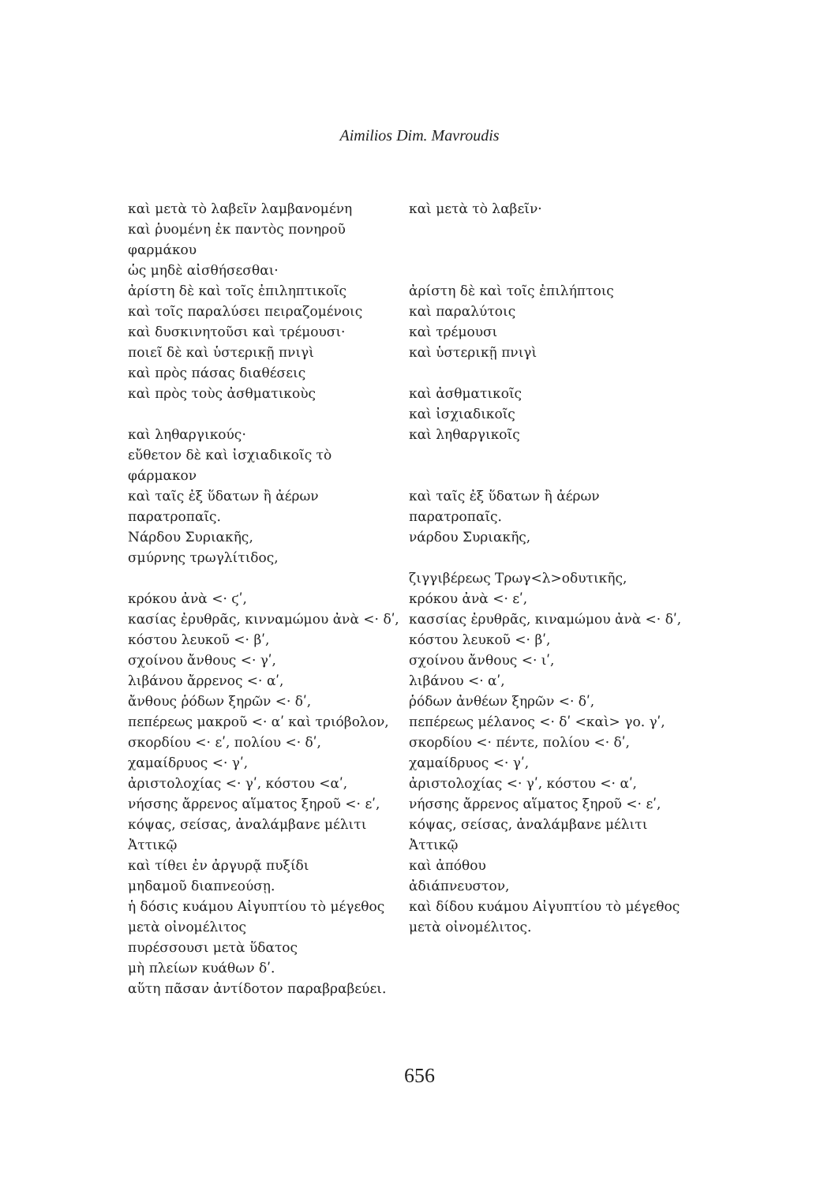Aimilios Dim. Mavroudis
| καὶ μετὰ τὸ λαβεῖν λαμβανομένη | καὶ μετὰ τὸ λαβεῖν· |
| καὶ ῥυομένη ἐκ παντὸς πονηροῦ | |
| φαρμάκου | |
| ὡς μηδὲ αἰσθήσεσθαι· | |
| ἀρίστη δὲ καὶ τοῖς ἐπιληπτικοῖς | ἀρίστη δὲ καὶ τοῖς ἐπιλήπτοις |
| καὶ τοῖς παραλύσει πειραζομένοις | καὶ παραλύτοις |
| καὶ δυσκινητοῦσι καὶ τρέμουσι· | καὶ τρέμουσι |
| ποιεῖ δὲ καὶ ὑστερικῇ πνιγὶ | καὶ ὑστερικῇ πνιγὶ |
| καὶ πρὸς πάσας διαθέσεις | |
| καὶ πρὸς τοὺς ἀσθματικοὺς | καὶ ἀσθματικοῖς |
| | καὶ ἰσχιαδικοῖς |
| καὶ ληθαργικούς· | καὶ ληθαργικοῖς |
| εὔθετον δὲ καὶ ἰσχιαδικοῖς τὸ | |
| φάρμακον | |
| καὶ ταῖς ἐξ ὕδατων ἢ ἀέρων | καὶ ταῖς ἐξ ὕδατων ἢ ἀέρων |
| παρατροπαῖς. | παρατροπαῖς. |
| Νάρδου Συριακῆς, | νάρδου Συριακῆς, |
| σμύρνης τρωγλίτιδος, | |
| | ζιγγιβέρεως Τρωγ<λ>οδυτικῆς, |
| κρόκου ἀνὰ <· ϛʹ, | κρόκου ἀνὰ <· εʹ, |
| κασίας ἐρυθρᾶς, κινναμώμου ἀνὰ <· δʹ, | κασσίας ἐρυθρᾶς, κιναμώμου ἀνὰ <· δʹ, |
| κόστου λευκοῦ <· βʹ, | κόστου λευκοῦ <· βʹ, |
| σχοίνου ἄνθους <· γʹ, | σχοίνου ἄνθους <· ιʹ, |
| λιβάνου ἄρρενος <· αʹ, | λιβάνου <· αʹ, |
| ἄνθους ῥόδων ξηρῶν <· δʹ, | ῥόδων ἀνθέων ξηρῶν <· δʹ, |
| πεπέρεως μακροῦ <· αʹ καὶ τριόβολον, | πεπέρεως μέλανος <· δʹ <καὶ> γο. γʹ, |
| σκορδίου <· εʹ, πολίου <· δʹ, | σκορδίου <· πέντε, πολίου <· δʹ, |
| χαμαίδρυος <· γʹ, | χαμαίδρυος <· γʹ, |
| ἀριστολοχίας <· γʹ, κόστου <αʹ, | ἀριστολοχίας <· γʹ, κόστου <· αʹ, |
| νήσσης ἄρρενος αἵματος ξηροῦ <· εʹ, | νήσσης ἄρρενος αἵματος ξηροῦ <· εʹ, |
| κόψας, σείσας, ἀναλάμβανε μέλιτι | κόψας, σείσας, ἀναλάμβανε μέλιτι |
| Ἀττικῷ | Ἀττικῷ |
| καὶ τίθει ἐν ἀργυρᾷ πυξίδι | καὶ ἀπόθου |
| μηδαμοῦ διαπνεούσῃ. | ἀδιάπνευστον, |
| ἡ δόσις κυάμου Αἰγυπτίου τὸ μέγεθος | καὶ δίδου κυάμου Αἰγυπτίου τὸ μέγεθος |
| μετὰ οἰνομέλιτος | μετὰ οἰνομέλιτος. |
| πυρέσσουσι μετὰ ὕδατος | |
| μὴ πλείων κυάθων δʹ. | |
| αὕτη πᾶσαν ἀντίδοτον παραβραβεύει. | |
656